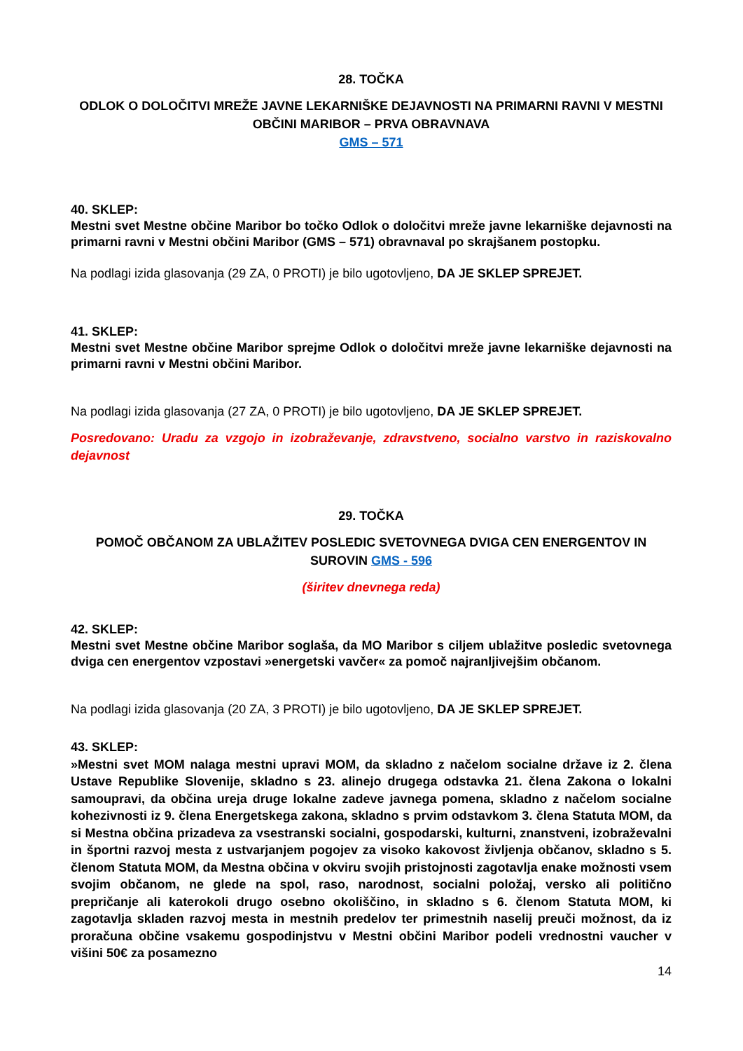28. TOČKA
ODLOK O DOLOČITVI MREŽE JAVNE LEKARNIŠKE DEJAVNOSTI NA PRIMARNI RAVNI V MESTNI OBČINI MARIBOR – PRVA OBRAVNAVA
GMS – 571
40. SKLEP:
Mestni svet Mestne občine Maribor bo točko Odlok o določitvi mreže javne lekarniške dejavnosti na primarni ravni v Mestni občini Maribor (GMS – 571) obravnaval po skrajšanem postopku.
Na podlagi izida glasovanja (29 ZA, 0 PROTI) je bilo ugotovljeno, DA JE SKLEP SPREJET.
41. SKLEP:
Mestni svet Mestne občine Maribor sprejme Odlok o določitvi mreže javne lekarniške dejavnosti na primarni ravni v Mestni občini Maribor.
Na podlagi izida glasovanja (27 ZA, 0 PROTI) je bilo ugotovljeno, DA JE SKLEP SPREJET.
Posredovano: Uradu za vzgojo in izobraževanje, zdravstveno, socialno varstvo in raziskovalno dejavnost
29. TOČKA
POMOČ OBČANOM ZA UBLAŽITEV POSLEDIC SVETOVNEGA DVIGA CEN ENERGENTOV IN SUROVIN GMS - 596
(širitev dnevnega reda)
42. SKLEP:
Mestni svet Mestne občine Maribor soglaša, da MO Maribor s ciljem ublažitve posledic svetovnega dviga cen energentov vzpostavi »energetski vavčer« za pomoč najranljivejšim občanom.
Na podlagi izida glasovanja (20 ZA, 3 PROTI) je bilo ugotovljeno, DA JE SKLEP SPREJET.
43. SKLEP:
»Mestni svet MOM nalaga mestni upravi MOM, da skladno z načelom socialne države iz 2. člena Ustave Republike Slovenije, skladno s 23. alinejo drugega odstavka 21. člena Zakona o lokalni samoupravi, da občina ureja druge lokalne zadeve javnega pomena, skladno z načelom socialne kohezivnosti iz 9. člena Energetskega zakona, skladno s prvim odstavkom 3. člena Statuta MOM, da si Mestna občina prizadeva za vsestranski socialni, gospodarski, kulturni, znanstveni, izobraževalni in športni razvoj mesta z ustvarjanjem pogojev za visoko kakovost življenja občanov, skladno s 5. členom Statuta MOM, da Mestna občina v okviru svojih pristojnosti zagotavlja enake možnosti vsem svojim občanom, ne glede na spol, raso, narodnost, socialni položaj, versko ali politično prepričanje ali katerokoli drugo osebno okoliščino, in skladno s 6. členom Statuta MOM, ki zagotavlja skladen razvoj mesta in mestnih predelov ter primestnih naselij preuči možnost, da iz proračuna občine vsakemu gospodinjstvu v Mestni občini Maribor podeli vrednostni vaucher v višini 50€ za posamezno
14